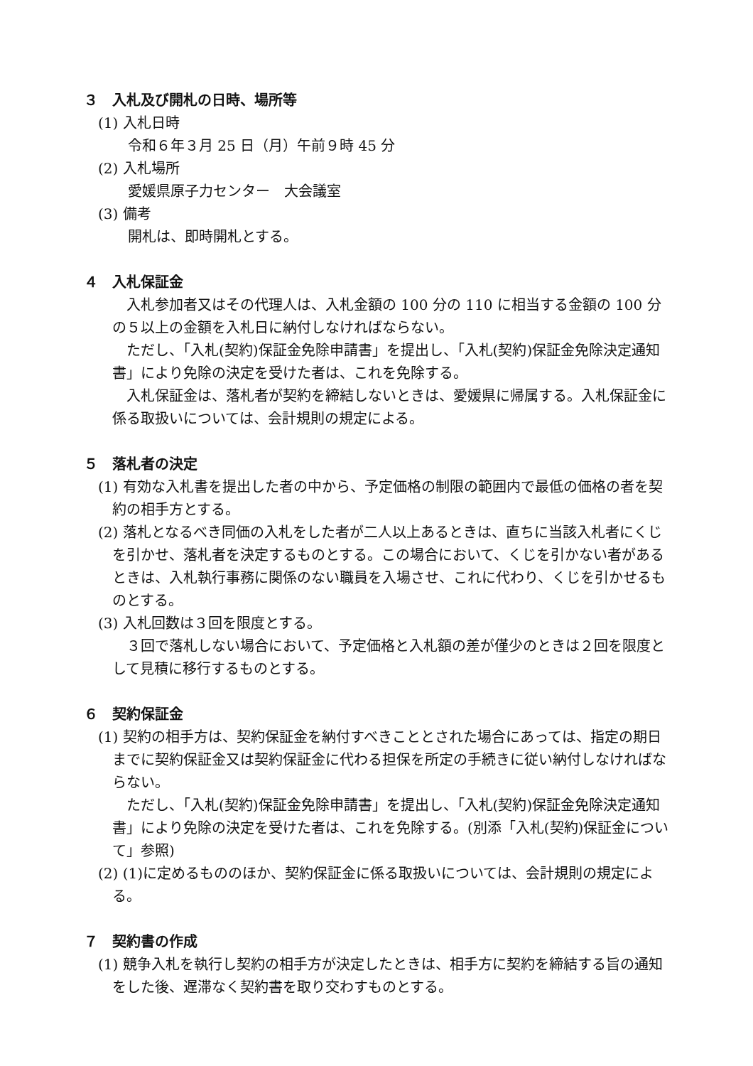３　入札及び開札の日時、場所等
(1) 入札日時
令和６年３月 25 日（月）午前９時 45 分
(2) 入札場所
愛媛県原子力センター　大会議室
(3) 備考
開札は、即時開札とする。
４　入札保証金
入札参加者又はその代理人は、入札金額の 100 分の 110 に相当する金額の 100 分の５以上の金額を入札日に納付しなければならない。
ただし、「入札(契約)保証金免除申請書」を提出し、「入札(契約)保証金免除決定通知書」により免除の決定を受けた者は、これを免除する。
入札保証金は、落札者が契約を締結しないときは、愛媛県に帰属する。入札保証金に係る取扱いについては、会計規則の規定による。
５　落札者の決定
(1) 有効な入札書を提出した者の中から、予定価格の制限の範囲内で最低の価格の者を契約の相手方とする。
(2) 落札となるべき同価の入札をした者が二人以上あるときは、直ちに当該入札者にくじを引かせ、落札者を決定するものとする。この場合において、くじを引かない者があるときは、入札執行事務に関係のない職員を入場させ、これに代わり、くじを引かせるものとする。
(3) 入札回数は３回を限度とする。
３回で落札しない場合において、予定価格と入札額の差が僅少のときは２回を限度として見積に移行するものとする。
６　契約保証金
(1) 契約の相手方は、契約保証金を納付すべきこととされた場合にあっては、指定の期日までに契約保証金又は契約保証金に代わる担保を所定の手続きに従い納付しなければならない。
ただし、「入札(契約)保証金免除申請書」を提出し、「入札(契約)保証金免除決定通知書」により免除の決定を受けた者は、これを免除する。(別添「入札(契約)保証金について」参照)
(2) (1)に定めるもののほか、契約保証金に係る取扱いについては、会計規則の規定による。
７　契約書の作成
(1) 競争入札を執行し契約の相手方が決定したときは、相手方に契約を締結する旨の通知をした後、遅滞なく契約書を取り交わすものとする。